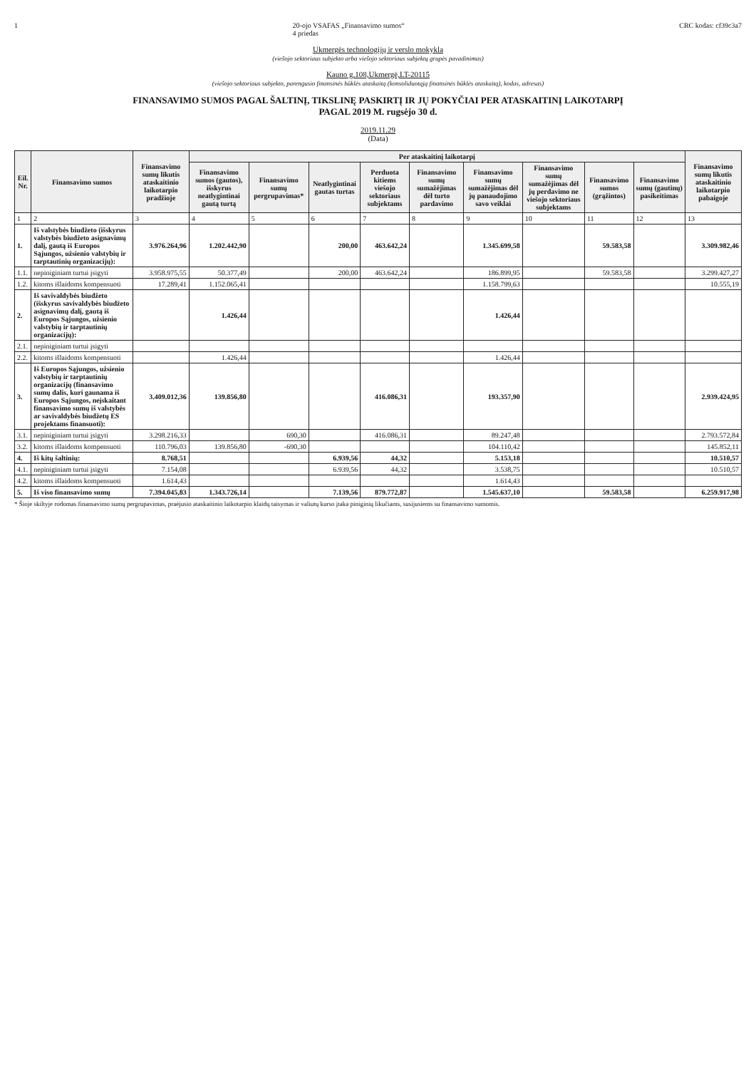1 20-ojo VSAFAS „Finansavimo sumos“
4 priedas CRC kodas: cf39c3a7
Ukmergės technologijų ir verslo mokykla
(viešojo sektoriaus subjekto arba viešojo sektoriaus subjektų grupės pavadinimas)
Kauno g.108,Ukmergė,LT-20115
(viešojo sektoriaus subjekto, parengusio finansinės būklės ataskaitą (konsoliduotąją finansinės būklės ataskaitą), kodas, adresas)
FINANSAVIMO SUMOS PAGAL ŠALTINĮ, TIKSLINĘ PASKIRTĮ IR JŲ POKYČIAI PER ATASKAITINĮ LAIKOTARPĮ
PAGAL 2019 M. rugsėjo 30 d.
2019.11.29
(Data)
| Eil. Nr. | Finansavimo sumos | Finansavimo sumų likutis ataskaitinio laikotarpio pradžioje | Per ataskaitinį laikotarpį | | | | | | | | | Finansavimo sumų likutis ataskaitinio laikotarpio pabaigoje |
| --- | --- | --- | --- | --- | --- | --- | --- | --- | --- | --- | --- | --- |
| | | | Finansavimo sumos (gautos), išskyrus neatlygintinai gautą turtą | Finansavimo sumų pergrupavimas* | Neatlygintinai gautas turtas | Perduota kitiems viešojo sektoriaus subjektams | Finansavimo sumų sumažėjimas dėl turto pardavimo | Finansavimo sumų sumažėjimas dėl jų panaudojimo savo veiklai | Finansavimo sumų sumažėjimas dėl jų perdavimo ne viešojo sektoriaus subjektams | Finansavimo sumos (grąžintos) | Finansavimo sumų (gautinų) pasikeitimas | |
| 1 | 2 | 3 | 4 | 5 | 6 | 7 | 8 | 9 | 10 | 11 | 12 | 13 |
| 1. | Iš valstybės biudžeto (išskyrus valstybės biudžeto asignavimų dalį, gautą iš Europos Sąjungos, užsienio valstybių ir tarptautinių organizacijų): | 3.976.264,96 | 1.202.442,90 | | 200,00 | 463.642,24 | | 1.345.699,58 | | 59.583,58 | | 3.309.982,46 |
| 1.1. | nepiniginiam turtui įsigyti | 3.958.975,55 | 50.377,49 | | 200,00 | 463.642,24 | | 186.899,95 | | 59.583,58 | | 3.299.427,27 |
| 1.2. | kitoms išlaidoms kompensuoti | 17.289,41 | 1.152.065,41 | | | | | 1.158.799,63 | | | | 10.555,19 |
| 2. | Iš savivaldybės biudžeto (išskyrus savivaldybės biudžeto asignavimų dalį, gautą iš Europos Sąjungos, užsienio valstybių ir tarptautinių organizacijų): | | 1.426,44 | | | | | 1.426,44 | | | | |
| 2.1. | nepiniginiam turtui įsigyti | | | | | | | | | | | |
| 2.2. | kitoms išlaidoms kompensuoti | | 1.426,44 | | | | | 1.426,44 | | | | |
| 3. | Iš Europos Sąjungos, užsienio valstybių ir tarptautinių organizacijų (finansavimo sumų dalis, kuri gaunama iš Europos Sąjungos, neįskaitant finansavimo sumų iš valstybės ar savivaldybės biudžetų ES projektams finansuoti): | 3.409.012,36 | 139.856,80 | | | 416.086,31 | | 193.357,90 | | | | 2.939.424,95 |
| 3.1. | nepiniginiam turtui įsigyti | 3.298.216,33 | | 690,30 | | 416.086,31 | | 89.247,48 | | | | 2.793.572,84 |
| 3.2. | kitoms išlaidoms kompensuoti | 110.796,03 | 139.856,80 | -690,30 | | | | 104.110,42 | | | | 145.852,11 |
| 4. | Iš kitų šaltinių: | 8.768,51 | | | 6.939,56 | 44,32 | | 5.153,18 | | | | 10.510,57 |
| 4.1. | nepiniginiam turtui įsigyti | 7.154,08 | | | 6.939,56 | 44,32 | | 3.538,75 | | | | 10.510,57 |
| 4.2. | kitoms išlaidoms kompensuoti | 1.614,43 | | | | | | 1.614,43 | | | | |
| 5. | Iš viso finansavimo sumų | 7.394.045,83 | 1.343.726,14 | | 7.139,56 | 879.772,87 | | 1.545.637,10 | | 59.583,58 | | 6.259.917,98 |
* Šioje skiltyje rodomas finansavimo sumų pergrupavimas, praėjusio ataskaitinio laikotarpio klaidų taisymas ir valiutų kurso įtaka piniginių likučiams, susijusiems su finansavimo sumomis.